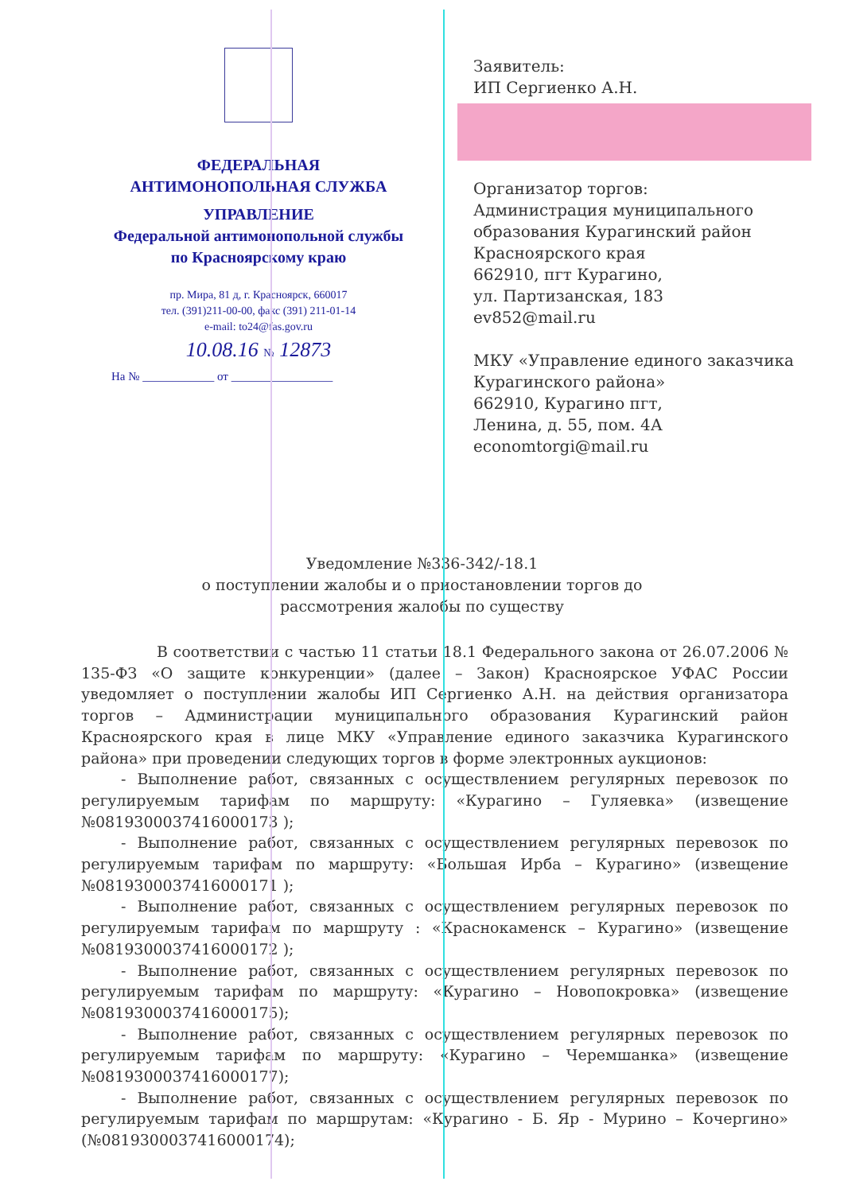ФЕДЕРАЛЬНАЯ
АНТИМОНОПОЛЬНАЯ СЛУЖБА
УПРАВЛЕНИЕ
Федеральной антимонопольной службы
по Красноярскому краю
пр. Мира, 81 д, г. Красноярск, 660017
тел. (391)211-00-00, факс (391) 211-01-14
e-mail: to24@fas.gov.ru
10.08.16 № 12873
На № ____________ от _________________
Заявитель:
ИП Сергиенко А.Н.
Организатор торгов:
Администрация муниципального образования Курагинский район Красноярского края
662910, пгт Курагино,
ул. Партизанская, 183
ev852@mail.ru
МКУ «Управление единого заказчика Курагинского района»
662910, Курагино пгт,
Ленина, д. 55, пом. 4А
economtorgi@mail.ru
Уведомление №336-342/-18.1
о поступлении жалобы и о приостановлении торгов до
рассмотрения жалобы по существу
В соответствии с частью 11 статьи 18.1 Федерального закона от 26.07.2006 № 135-ФЗ «О защите конкуренции» (далее – Закон) Красноярское УФАС России уведомляет о поступлении жалобы ИП Сергиенко А.Н. на действия организатора торгов – Администрации муниципального образования Курагинский район Красноярского края в лице МКУ «Управление единого заказчика Курагинского района» при проведении следующих торгов в форме электронных аукционов:
- Выполнение работ, связанных с осуществлением регулярных перевозок по регулируемым тарифам по маршруту: «Курагино – Гуляевка» (извещение №0819300037416000173 );
- Выполнение работ, связанных с осуществлением регулярных перевозок по регулируемым тарифам по маршруту: «Большая Ирба – Курагино» (извещение №0819300037416000171 );
- Выполнение работ, связанных с осуществлением регулярных перевозок по регулируемым тарифам по маршруту : «Краснокаменск – Курагино» (извещение №0819300037416000172 );
- Выполнение работ, связанных с осуществлением регулярных перевозок по регулируемым тарифам по маршруту: «Курагино – Новопокровка» (извещение №0819300037416000175);
- Выполнение работ, связанных с осуществлением регулярных перевозок по регулируемым тарифам по маршруту: «Курагино – Черемшанка» (извещение №0819300037416000177);
- Выполнение работ, связанных с осуществлением регулярных перевозок по регулируемым тарифам по маршрутам: «Курагино - Б. Яр - Мурино – Кочергино» (№0819300037416000174);